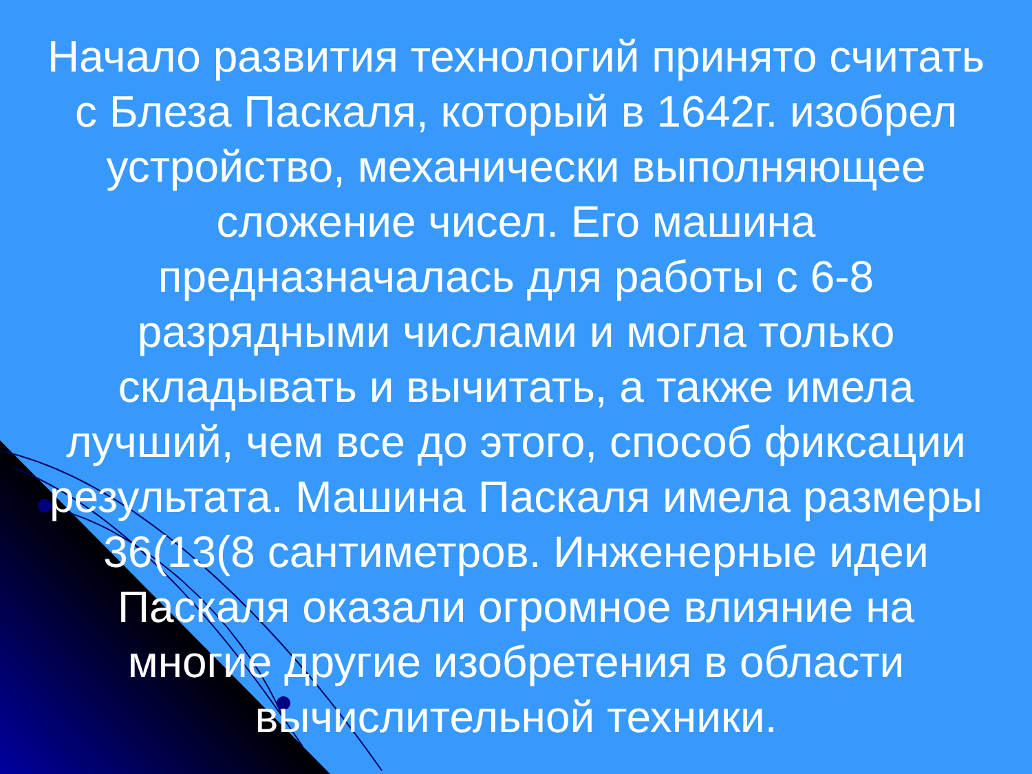Начало развития технологий принято считать с Блеза Паскаля, который в 1642г. изобрел устройство, механически выполняющее сложение чисел. Его машина предназначалась для работы с 6-8 разрядными числами и могла только складывать и вычитать, а также имела лучший, чем все до этого, способ фиксации результата. Машина Паскаля имела размеры 36(13(8 сантиметров. Инженерные идеи Паскаля оказали огромное влияние на многие другие изобретения в области вычислительной техники.